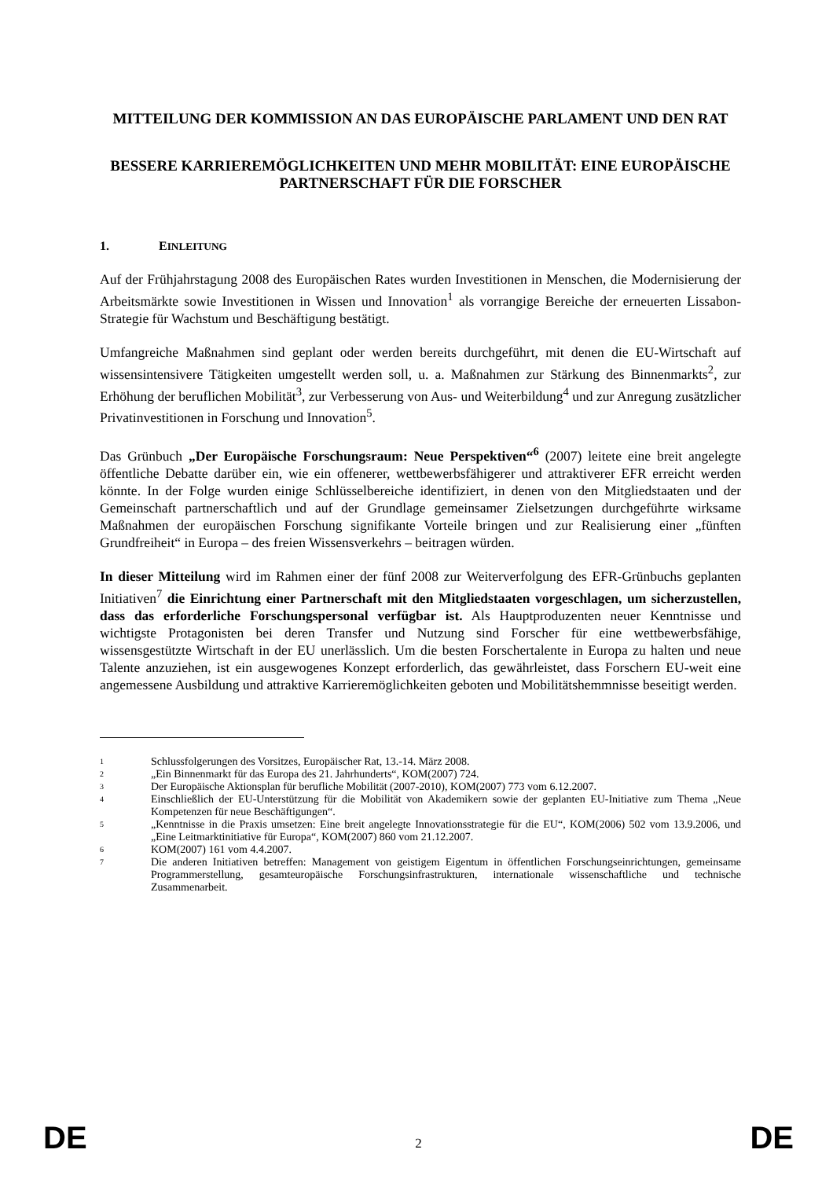MITTEILUNG DER KOMMISSION AN DAS EUROPÄISCHE PARLAMENT UND DEN RAT
BESSERE KARRIEREMÖGLICHKEITEN UND MEHR MOBILITÄT: EINE EUROPÄISCHE PARTNERSCHAFT FÜR DIE FORSCHER
1. EINLEITUNG
Auf der Frühjahrstagung 2008 des Europäischen Rates wurden Investitionen in Menschen, die Modernisierung der Arbeitsmärkte sowie Investitionen in Wissen und Innovation<sup>1</sup> als vorrangige Bereiche der erneuerten Lissabon-Strategie für Wachstum und Beschäftigung bestätigt.
Umfangreiche Maßnahmen sind geplant oder werden bereits durchgeführt, mit denen die EU-Wirtschaft auf wissensintensivere Tätigkeiten umgestellt werden soll, u. a. Maßnahmen zur Stärkung des Binnenmarkts<sup>2</sup>, zur Erhöhung der beruflichen Mobilität<sup>3</sup>, zur Verbesserung von Aus- und Weiterbildung<sup>4</sup> und zur Anregung zusätzlicher Privatinvestitionen in Forschung und Innovation<sup>5</sup>.
Das Grünbuch „Der Europäische Forschungsraum: Neue Perspektiven“<sup>6</sup> (2007) leitete eine breit angelegte öffentliche Debatte darüber ein, wie ein offenerer, wettbewerbsfähigerer und attraktiverer EFR erreicht werden könnte. In der Folge wurden einige Schlüsselbereiche identifiziert, in denen von den Mitgliedstaaten und der Gemeinschaft partnerschaftlich und auf der Grundlage gemeinsamer Zielsetzungen durchgeführte wirksame Maßnahmen der europäischen Forschung signifikante Vorteile bringen und zur Realisierung einer „fünften Grundfreiheit“ in Europa – des freien Wissensverkehrs – beitragen würden.
In dieser Mitteilung wird im Rahmen einer der fünf 2008 zur Weiterverfolgung des EFR-Grünbuchs geplanten Initiativen<sup>7</sup> die Einrichtung einer Partnerschaft mit den Mitgliedstaaten vorgeschlagen, um sicherzustellen, dass das erforderliche Forschungspersonal verfügbar ist. Als Hauptproduzenten neuer Kenntnisse und wichtigste Protagonisten bei deren Transfer und Nutzung sind Forscher für eine wettbewerbsfähige, wissensgestützte Wirtschaft in der EU unerlässlich. Um die besten Forschertalente in Europa zu halten und neue Talente anzuziehen, ist ein ausgewogenes Konzept erforderlich, das gewährleistet, dass Forschern EU-weit eine angemessene Ausbildung und attraktive Karrieremöglichkeiten geboten und Mobilitätshemmnisse beseitigt werden.
1 Schlussfolgerungen des Vorsitzes, Europäischer Rat, 13.-14. März 2008.
2 „Ein Binnenmarkt für das Europa des 21. Jahrhunderts“, KOM(2007) 724.
3 Der Europäische Aktionsplan für berufliche Mobilität (2007-2010), KOM(2007) 773 vom 6.12.2007.
4 Einschließlich der EU-Unterstützung für die Mobilität von Akademikern sowie der geplanten EU-Initiative zum Thema „Neue Kompetenzen für neue Beschäftigungen“.
5 „Kenntnisse in die Praxis umsetzen: Eine breit angelegte Innovationsstrategie für die EU“, KOM(2006) 502 vom 13.9.2006, und „Eine Leitmarktinitiative für Europa“, KOM(2007) 860 vom 21.12.2007.
6 KOM(2007) 161 vom 4.4.2007.
7 Die anderen Initiativen betreffen: Management von geistigem Eigentum in öffentlichen Forschungseinrichtungen, gemeinsame Programmerstellung, gesamteuropäische Forschungsinfrastrukturen, internationale wissenschaftliche und technische Zusammenarbeit.
DE 2 DE